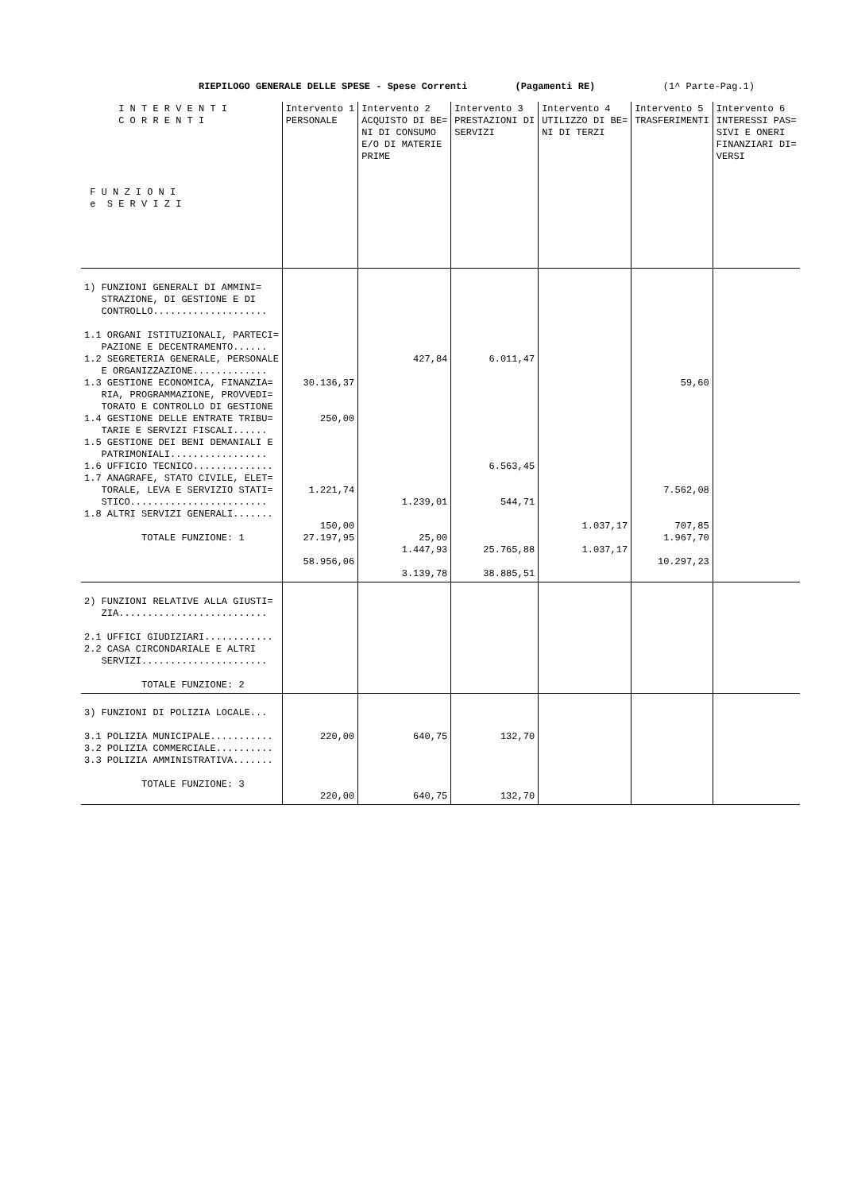RIEPILOGO GENERALE DELLE SPESE - Spese Correnti (Pagamenti RE) (1^ Parte-Pag.1)
| I N T E R V E N T I C O R R E N T I F U N Z I O N I e S E R V I Z I | Intervento 1 PERSONALE | Intervento 2 ACQUISTO DI BE= NI DI CONSUMO E/O DI MATERIE PRIME | Intervento 3 PRESTAZIONI DI SERVIZI | Intervento 4 UTILIZZO DI BE= NI DI TERZI | Intervento 5 TRASFERIMENTI | Intervento 6 INTERESSI PAS= SIVI E ONERI FINANZIARI DI= VERSI |
| --- | --- | --- | --- | --- | --- | --- |
| 1) FUNZIONI GENERALI DI AMMINI= STRAZIONE, DI GESTIONE E DI CONTROLLO.................... 1.1 ORGANI ISTITUZIONALI, PARTECI= PAZIONE E DECENTRAMENTO...... 1.2 SEGRETERIA GENERALE, PERSONALE E ORGANIZZAZIONE............. 1.3 GESTIONE ECONOMICA, FINANZIA= RIA, PROGRAMMAZIONE, PROVVEDI= TORATO E CONTROLLO DI GESTIONE 1.4 GESTIONE DELLE ENTRATE TRIBU= TARIE E SERVIZI FISCALI...... 1.5 GESTIONE DEI BENI DEMANIALI E PATRIMONIALI................. 1.6 UFFICIO TECNICO.............. 1.7 ANAGRAFE, STATO CIVILE, ELET= TORALE, LEVA E SERVIZIO STATI= STICO........................ 1.8 ALTRI SERVIZI GENERALI....... TOTALE FUNZIONE: 1 | 30.136,37 250,00 1.221,74 150,00 27.197,95 58.956,06 | 427,84 1.239,01 25,00 1.447,93 3.139,78 | 6.011,47 6.563,45 544,71 25.765,88 38.885,51 | 1.037,17 1.037,17 | 59,60 7.562,08 707,85 1.967,70 10.297,23 | |
| 2) FUNZIONI RELATIVE ALLA GIUSTI= ZIA.......................... 2.1 UFFICI GIUDIZIARI............ 2.2 CASA CIRCONDARIALE E ALTRI SERVIZI...................... TOTALE FUNZIONE: 2 | | | | | | |
| 3) FUNZIONI DI POLIZIA LOCALE... 3.1 POLIZIA MUNICIPALE........... 3.2 POLIZIA COMMERCIALE.......... 3.3 POLIZIA AMMINISTRATIVA....... TOTALE FUNZIONE: 3 | 220,00 220,00 | 640,75 640,75 | 132,70 132,70 | | | |